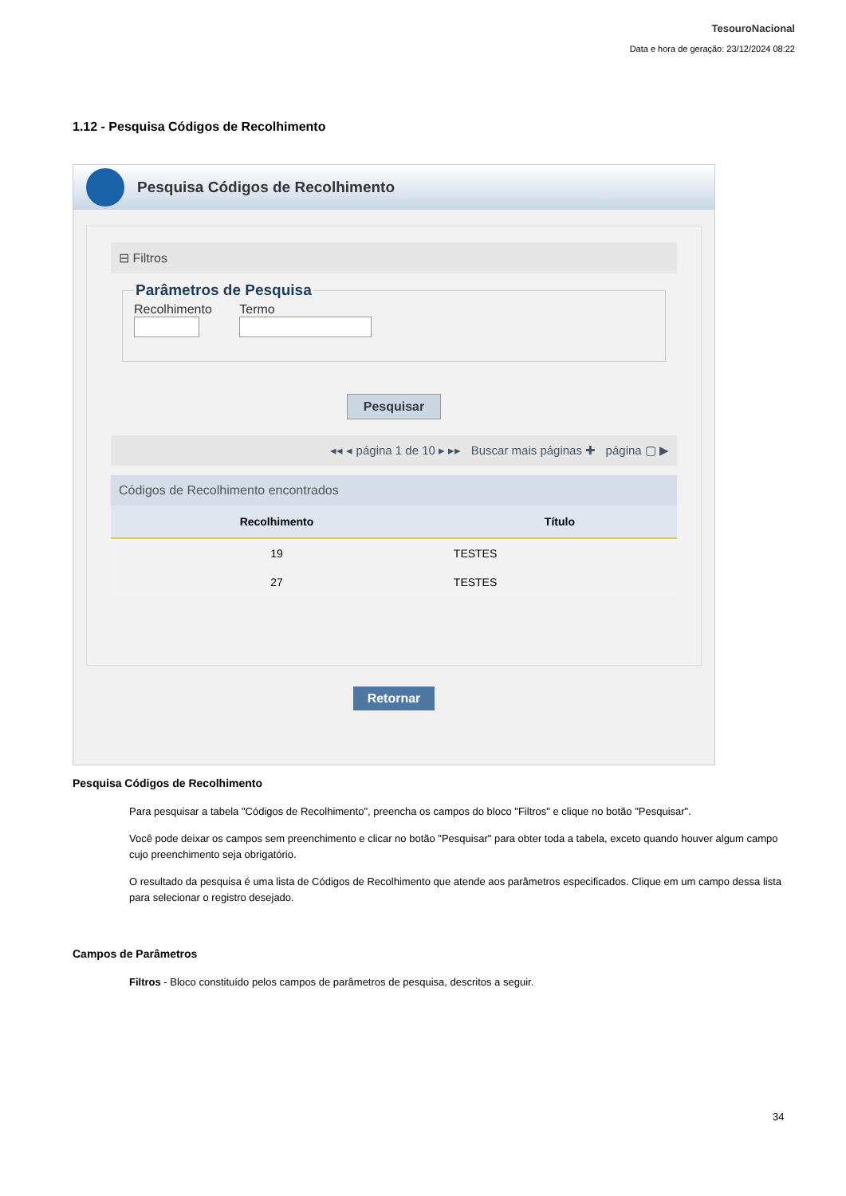TesouroNacional
Data e hora de geração: 23/12/2024 08:22
1.12 - Pesquisa Códigos de Recolhimento
Pesquisa Códigos de Recolhimento
⊟ Filtros
Parâmetros de Pesquisa
Recolhimento Termo
Pesquisar
◂◂ ◂ página 1 de 10 ▸ ▸▸ Buscar mais páginas ✚ página ▢ ▶
Códigos de Recolhimento encontrados
| Recolhimento | Título |
| --- | --- |
| 19 | TESTES |
| 27 | TESTES |
Retornar
Pesquisa Códigos de Recolhimento
Para pesquisar a tabela "Códigos de Recolhimento", preencha os campos do bloco "Filtros" e clique no botão "Pesquisar".
Você pode deixar os campos sem preenchimento e clicar no botão "Pesquisar" para obter toda a tabela, exceto quando houver algum campo cujo preenchimento seja obrigatório.
O resultado da pesquisa é uma lista de Códigos de Recolhimento que atende aos parâmetros especificados. Clique em um campo dessa lista para selecionar o registro desejado.
Campos de Parâmetros
Filtros - Bloco constituído pelos campos de parâmetros de pesquisa, descritos a seguir.
34